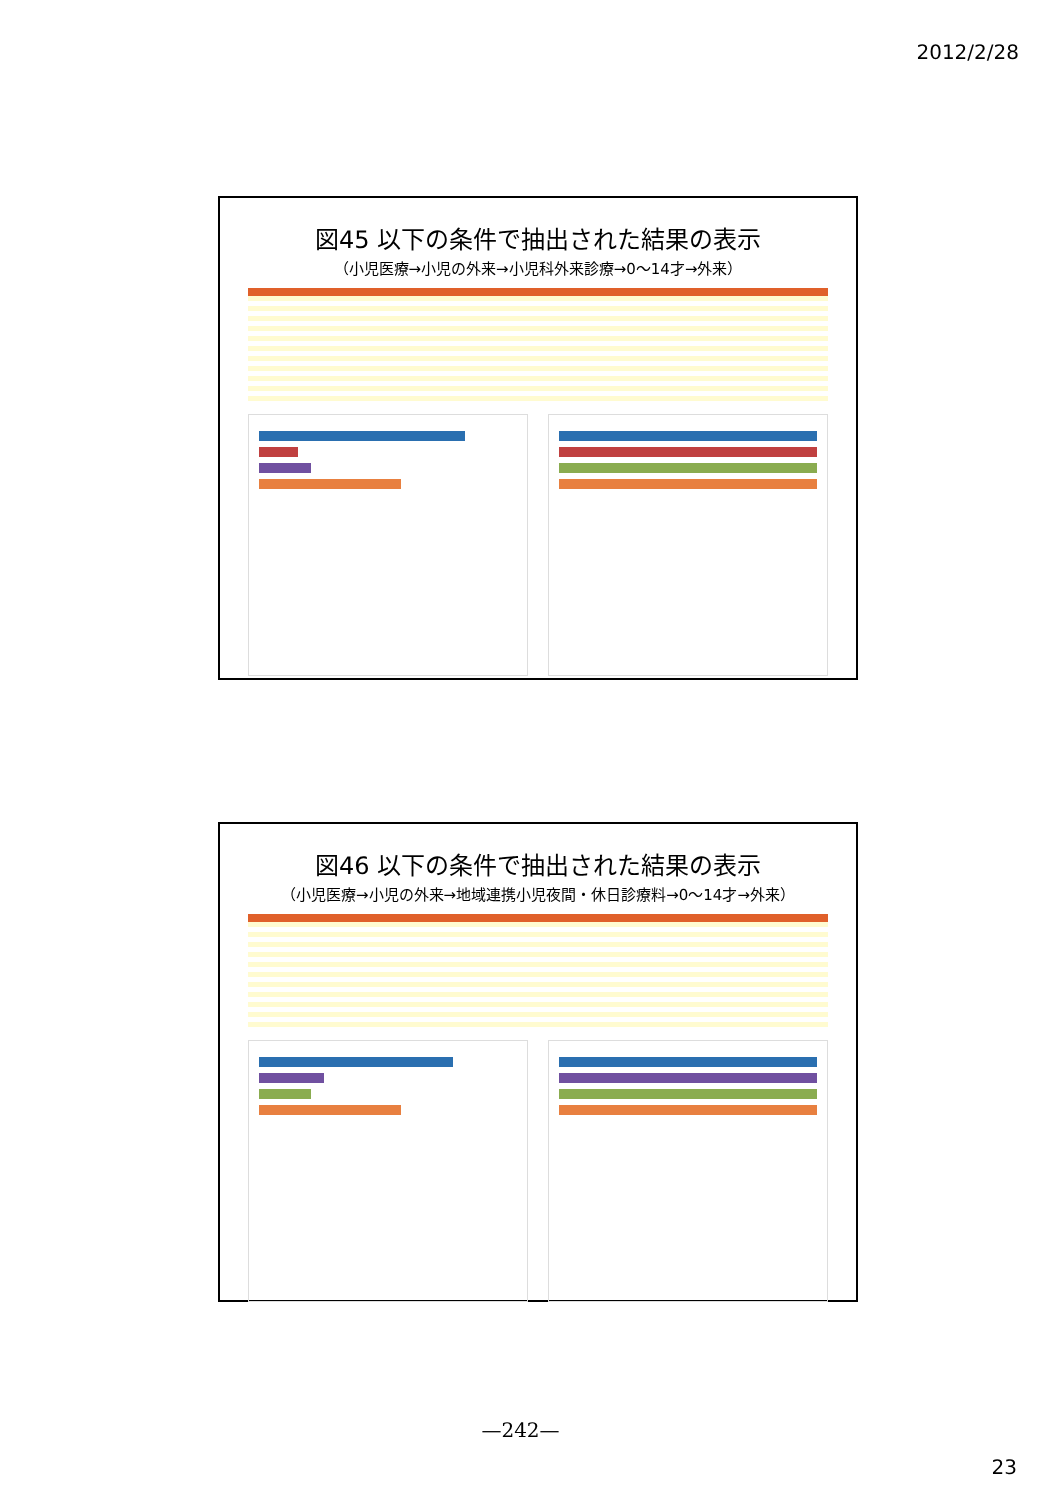2012/2/28
図45 以下の条件で抽出された結果の表示
（小児医療→小児の外来→小児科外来診療→0～14才→外来）
図46 以下の条件で抽出された結果の表示
（小児医療→小児の外来→地域連携小児夜間・休日診療料→0～14才→外来）
—242—
23